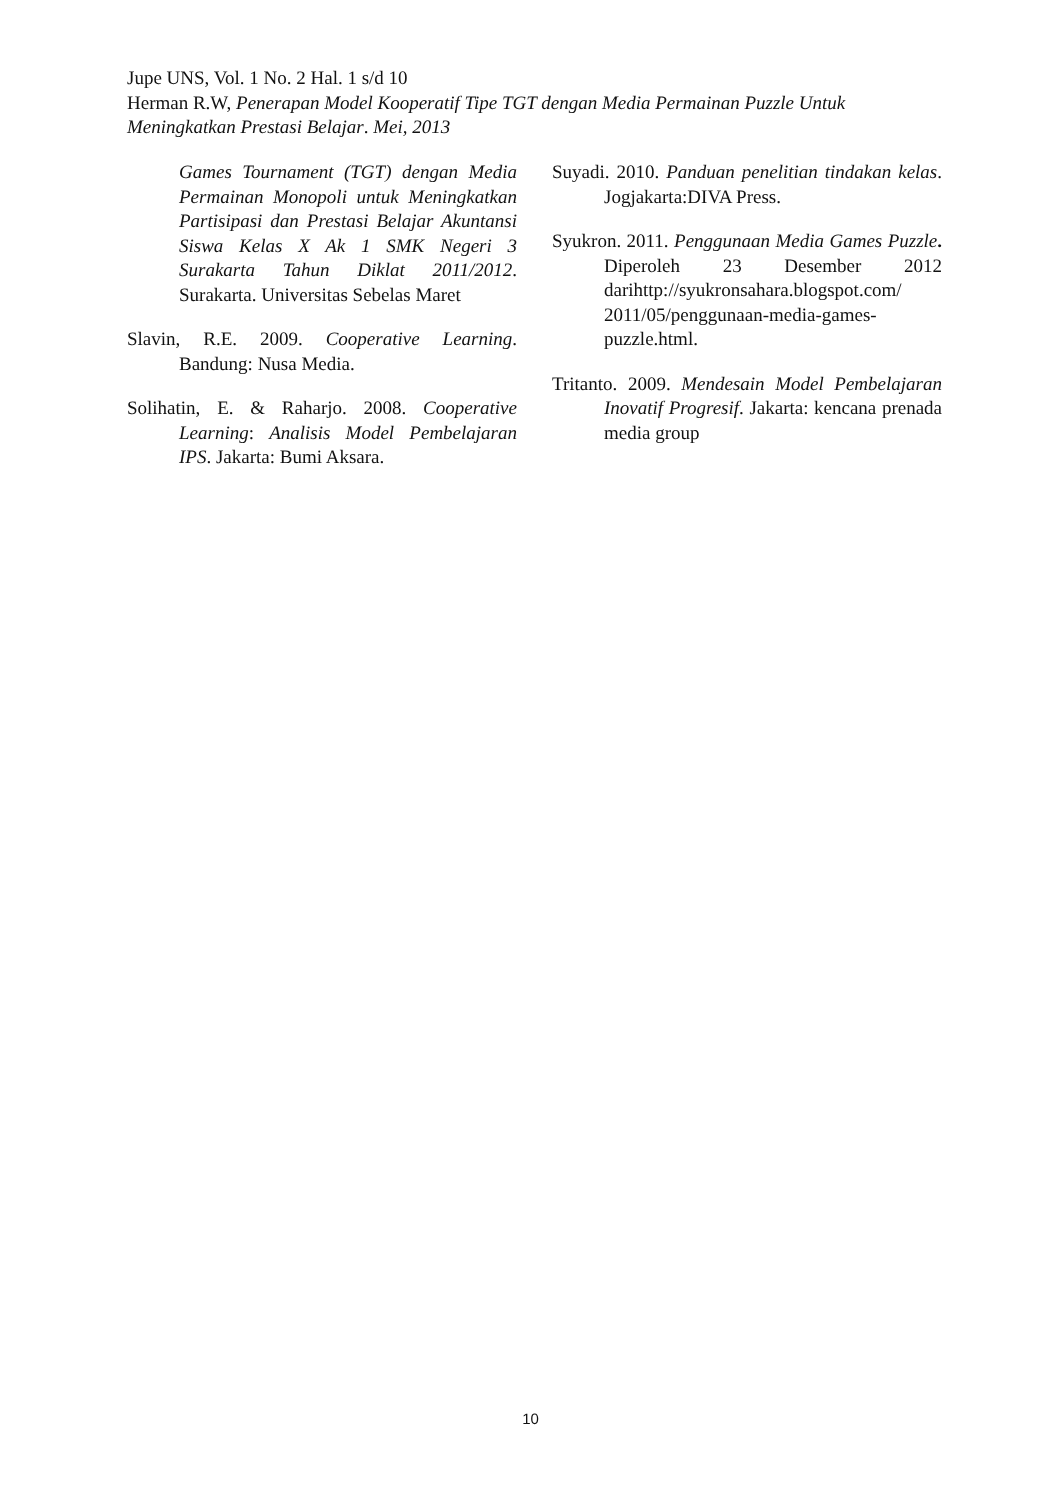Jupe UNS, Vol. 1 No. 2 Hal. 1 s/d 10
Herman R.W, Penerapan Model Kooperatif Tipe TGT dengan Media Permainan Puzzle Untuk Meningkatkan Prestasi Belajar. Mei, 2013
Games Tournament (TGT) dengan Media Permainan Monopoli untuk Meningkatkan Partisipasi dan Prestasi Belajar Akuntansi Siswa Kelas X Ak 1 SMK Negeri 3 Surakarta Tahun Diklat 2011/2012. Surakarta. Universitas Sebelas Maret
Slavin, R.E. 2009. Cooperative Learning. Bandung: Nusa Media.
Solihatin, E. & Raharjo. 2008. Cooperative Learning: Analisis Model Pembelajaran IPS. Jakarta: Bumi Aksara.
Suyadi. 2010. Panduan penelitian tindakan kelas. Jogjakarta:DIVA Press.
Syukron. 2011. Penggunaan Media Games Puzzle. Diperoleh 23 Desember 2012 darihttp://syukronsahara.blogspot.com/ 2011/05/penggunaan-media-games-puzzle.html.
Tritanto. 2009. Mendesain Model Pembelajaran Inovatif Progresif. Jakarta: kencana prenada media group
10